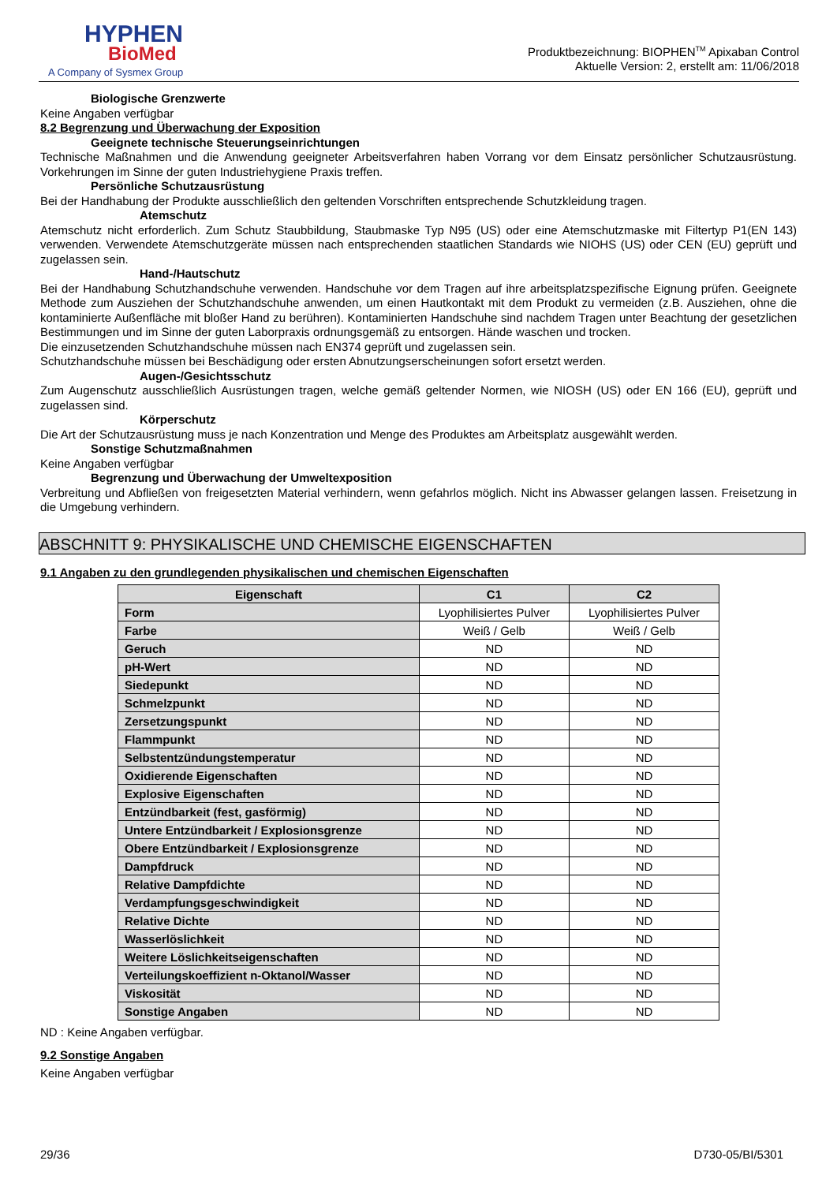HYPHEN
BioMed
A Company of Sysmex Group
Produktbezeichnung: BIOPHEN<sup>TM</sup> Apixaban Control
Aktuelle Version: 2, erstellt am: 11/06/2018
Biologische Grenzwerte
Keine Angaben verfügbar
8.2 Begrenzung und Überwachung der Exposition
Geeignete technische Steuerungseinrichtungen
Technische Maßnahmen und die Anwendung geeigneter Arbeitsverfahren haben Vorrang vor dem Einsatz persönlicher Schutzausrüstung. Vorkehrungen im Sinne der guten Industriehygiene Praxis treffen.
Persönliche Schutzausrüstung
Bei der Handhabung der Produkte ausschließlich den geltenden Vorschriften entsprechende Schutzkleidung tragen.
Atemschutz
Atemschutz nicht erforderlich. Zum Schutz Staubbildung, Staubmaske Typ N95 (US) oder eine Atemschutzmaske mit Filtertyp P1(EN 143) verwenden. Verwendete Atemschutzgeräte müssen nach entsprechenden staatlichen Standards wie NIOHS (US) oder CEN (EU) geprüft und zugelassen sein.
Hand-/Hautschutz
Bei der Handhabung Schutzhandschuhe verwenden. Handschuhe vor dem Tragen auf ihre arbeitsplatzspezifische Eignung prüfen. Geeignete Methode zum Ausziehen der Schutzhandschuhe anwenden, um einen Hautkontakt mit dem Produkt zu vermeiden (z.B. Ausziehen, ohne die kontaminierte Außenfläche mit bloßer Hand zu berühren). Kontaminierten Handschuhe sind nachdem Tragen unter Beachtung der gesetzlichen Bestimmungen und im Sinne der guten Laborpraxis ordnungsgemäß zu entsorgen. Hände waschen und trocken.
Die einzusetzenden Schutzhandschuhe müssen nach EN374 geprüft und zugelassen sein.
Schutzhandschuhe müssen bei Beschädigung oder ersten Abnutzungserscheinungen sofort ersetzt werden.
Augen-/Gesichtsschutz
Zum Augenschutz ausschließlich Ausrüstungen tragen, welche gemäß geltender Normen, wie NIOSH (US) oder EN 166 (EU), geprüft und zugelassen sind.
Körperschutz
Die Art der Schutzausrüstung muss je nach Konzentration und Menge des Produktes am Arbeitsplatz ausgewählt werden.
Sonstige Schutzmaßnahmen
Keine Angaben verfügbar
Begrenzung und Überwachung der Umweltexposition
Verbreitung und Abfließen von freigesetzten Material verhindern, wenn gefahrlos möglich. Nicht ins Abwasser gelangen lassen. Freisetzung in die Umgebung verhindern.
ABSCHNITT 9: PHYSIKALISCHE UND CHEMISCHE EIGENSCHAFTEN
9.1 Angaben zu den grundlegenden physikalischen und chemischen Eigenschaften
| Eigenschaft | C1 | C2 |
| --- | --- | --- |
| Form | Lyophilisiertes Pulver | Lyophilisiertes Pulver |
| Farbe | Weiß / Gelb | Weiß / Gelb |
| Geruch | ND | ND |
| pH-Wert | ND | ND |
| Siedepunkt | ND | ND |
| Schmelzpunkt | ND | ND |
| Zersetzungspunkt | ND | ND |
| Flammpunkt | ND | ND |
| Selbstentzündungstemperatur | ND | ND |
| Oxidierende Eigenschaften | ND | ND |
| Explosive Eigenschaften | ND | ND |
| Entzündbarkeit (fest, gasförmig) | ND | ND |
| Untere Entzündbarkeit / Explosionsgrenze | ND | ND |
| Obere Entzündbarkeit / Explosionsgrenze | ND | ND |
| Dampfdruck | ND | ND |
| Relative Dampfdichte | ND | ND |
| Verdampfungsgeschwindigkeit | ND | ND |
| Relative Dichte | ND | ND |
| Wasserlöslichkeit | ND | ND |
| Weitere Löslichkeitseigenschaften | ND | ND |
| Verteilungskoeffizient n-Oktanol/Wasser | ND | ND |
| Viskosität | ND | ND |
| Sonstige Angaben | ND | ND |
ND : Keine Angaben verfügbar.
9.2 Sonstige Angaben
Keine Angaben verfügbar
29/36 D730-05/BI/5301